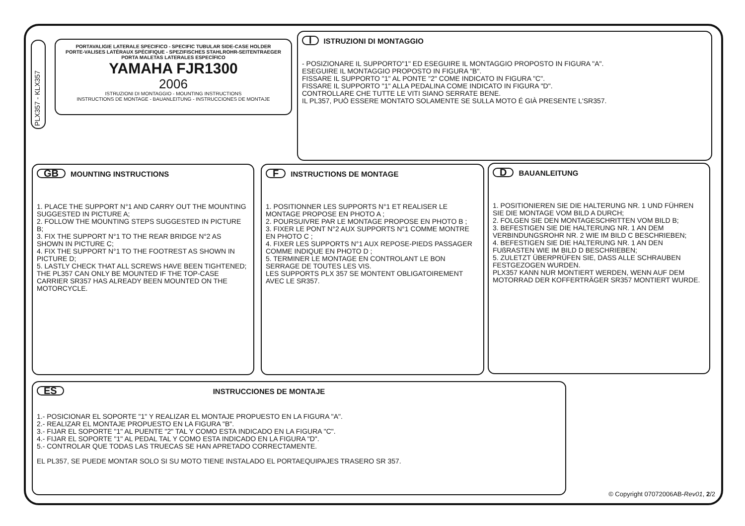PLX357 - KLX357
PORTAVALIGIE LATERALE SPECIFICO - SPECIFIC TUBULAR SIDE-CASE HOLDER
PORTE-VALISES LATÉRAUX SPÉCIFIQUE - SPEZIFISCHES STAHLROHR-SEITENTRAEGER
PORTA MALETAS LATERALES ESPECÍFICO
YAMAHA FJR1300
2006
ISTRUZIONI DI MONTAGGIO - MOUNTING INSTRUCTIONS
INSTRUCTIONS DE MONTAGE - BAUANLEITUNG - INSTRUCCIONES DE MONTAJE
I ISTRUZIONI DI MONTAGGIO
- POSIZIONARE IL SUPPORTO"1" ED ESEGUIRE IL MONTAGGIO PROPOSTO IN FIGURA "A".
ESEGUIRE IL MONTAGGIO PROPOSTO IN FIGURA "B".
FISSARE IL SUPPORTO "1" AL PONTE "2" COME INDICATO IN FIGURA "C".
FISSARE IL SUPPORTO "1" ALLA PEDALINA COME INDICATO IN FIGURA "D".
CONTROLLARE CHE TUTTE LE VITI SIANO SERRATE BENE.
IL PL357, PUÒ ESSERE MONTATO SOLAMENTE SE SULLA MOTO É GIÀ PRESENTE L'SR357.
GB MOUNTING INSTRUCTIONS
1. PLACE THE SUPPORT N°1 AND CARRY OUT THE MOUNTING SUGGESTED IN PICTURE A;
2. FOLLOW THE MOUNTING STEPS SUGGESTED IN PICTURE B;
3. FIX THE SUPPORT N°1 TO THE REAR BRIDGE N°2 AS SHOWN IN PICTURE C;
4. FIX THE SUPPORT N°1 TO THE FOOTREST AS SHOWN IN PICTURE D;
5. LASTLY CHECK THAT ALL SCREWS HAVE BEEN TIGHTENED;
THE PL357 CAN ONLY BE MOUNTED IF THE TOP-CASE CARRIER SR357 HAS ALREADY BEEN MOUNTED ON THE MOTORCYCLE.
F INSTRUCTIONS DE MONTAGE
1. POSITIONNER LES SUPPORTS N°1 ET REALISER LE MONTAGE PROPOSE EN PHOTO A ;
2. POURSUIVRE PAR LE MONTAGE PROPOSE EN PHOTO B ;
3. FIXER LE PONT N°2 AUX SUPPORTS N°1 COMME MONTRE EN PHOTO C ;
4. FIXER LES SUPPORTS N°1 AUX REPOSE-PIEDS PASSAGER COMME INDIQUE EN PHOTO D ;
5. TERMINER LE MONTAGE EN CONTROLANT LE BON SERRAGE DE TOUTES LES VIS.
LES SUPPORTS PLX 357 SE MONTENT OBLIGATOIREMENT AVEC LE SR357.
D BAUANLEITUNG
1. POSITIONIEREN SIE DIE HALTERUNG NR. 1 UND FÜHREN SIE DIE MONTAGE VOM BILD A DURCH;
2. FOLGEN SIE DEN MONTAGESCHRITTEN VOM BILD B;
3. BEFESTIGEN SIE DIE HALTERUNG NR. 1 AN DEM VERBINDUNGSROHR NR. 2 WIE IM BILD C BESCHRIEBEN;
4. BEFESTIGEN SIE DIE HALTERUNG NR. 1 AN DEN FUßRASTEN WIE IM BILD D BESCHRIEBEN;
5. ZULETZT ÜBERPRÜFEN SIE, DASS ALLE SCHRAUBEN FESTGEZOGEN WURDEN.
PLX357 KANN NUR MONTIERT WERDEN, WENN AUF DEM MOTORRAD DER KOFFERTRÄGER SR357 MONTIERT WURDE.
ES INSTRUCCIONES DE MONTAJE
1.- POSICIONAR EL SOPORTE "1" Y REALIZAR EL MONTAJE PROPUESTO EN LA FIGURA "A".
2.- REALIZAR EL MONTAJE PROPUESTO EN LA FIGURA "B".
3.- FIJAR EL SOPORTE "1" AL PUENTE "2" TAL Y COMO ESTA INDICADO EN LA FIGURA "C".
4.- FIJAR EL SOPORTE "1" AL PEDAL TAL Y COMO ESTA INDICADO EN LA FIGURA "D".
5.- CONTROLAR QUE TODAS LAS TRUECAS SE HAN APRETADO CORRECTAMENTE.
EL PL357, SE PUEDE MONTAR SOLO SI SU MOTO TIENE INSTALADO EL PORTAEQUIPAJES TRASERO SR 357.
© Copyright 07072006AB-Rev01, 2/2